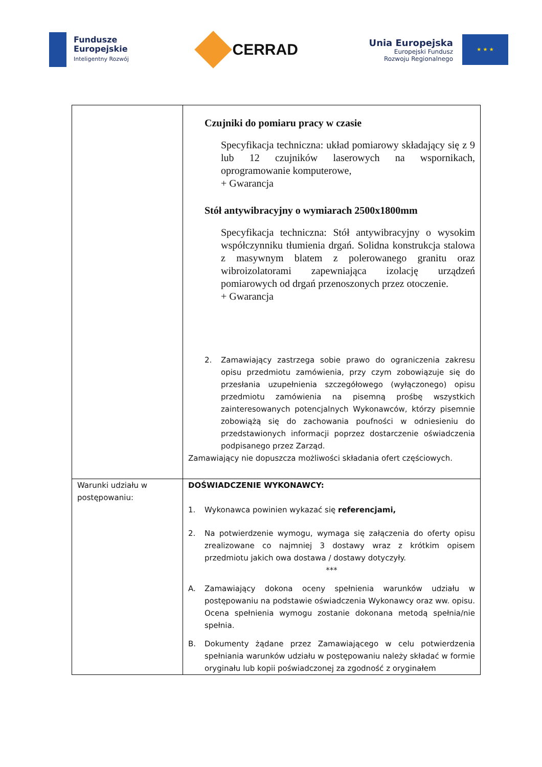Fundusze
Europejskie
Inteligentny Rozwój
CERRAD
Unia Europejska
Europejski Fundusz
Rozwoju Regionalnego
★ ★ ★
| | Czujniki do pomiaru pracy w czasie Specyfikacja techniczna: układ pomiarowy składający się z 9 lub 12 czujników laserowych na wspornikach, oprogramowanie komputerowe, + Gwarancja Stół antywibracyjny o wymiarach 2500x1800mm Specyfikacja techniczna: Stół antywibracyjny o wysokim współczynniku tłumienia drgań. Solidna konstrukcja stalowa z masywnym blatem z polerowanego granitu oraz wibroizolatorami zapewniająca izolację urządzeń pomiarowych od drgań przenoszonych przez otoczenie. + Gwarancja 2. Zamawiający zastrzega sobie prawo do ograniczenia zakresu opisu przedmiotu zamówienia, przy czym zobowiązuje się do przesłania uzupełnienia szczegółowego (wyłączonego) opisu przedmiotu zamówienia na pisemną prośbę wszystkich zainteresowanych potencjalnych Wykonawców, którzy pisemnie zobowiążą się do zachowania poufności w odniesieniu do przedstawionych informacji poprzez dostarczenie oświadczenia podpisanego przez Zarząd. Zamawiający nie dopuszcza możliwości składania ofert częściowych. |
| Warunki udziału w postępowaniu: | DOŚWIADCZENIE WYKONAWCY: 1. Wykonawca powinien wykazać się referencjami, 2. Na potwierdzenie wymogu, wymaga się załączenia do oferty opisu zrealizowane co najmniej 3 dostawy wraz z krótkim opisem przedmiotu jakich owa dostawa / dostawy dotyczyły. *** A. Zamawiający dokona oceny spełnienia warunków udziału w postępowaniu na podstawie oświadczenia Wykonawcy oraz ww. opisu. Ocena spełnienia wymogu zostanie dokonana metodą spełnia/nie spełnia. B. Dokumenty żądane przez Zamawiającego w celu potwierdzenia spełniania warunków udziału w postępowaniu należy składać w formie oryginału lub kopii poświadczonej za zgodność z oryginałem |